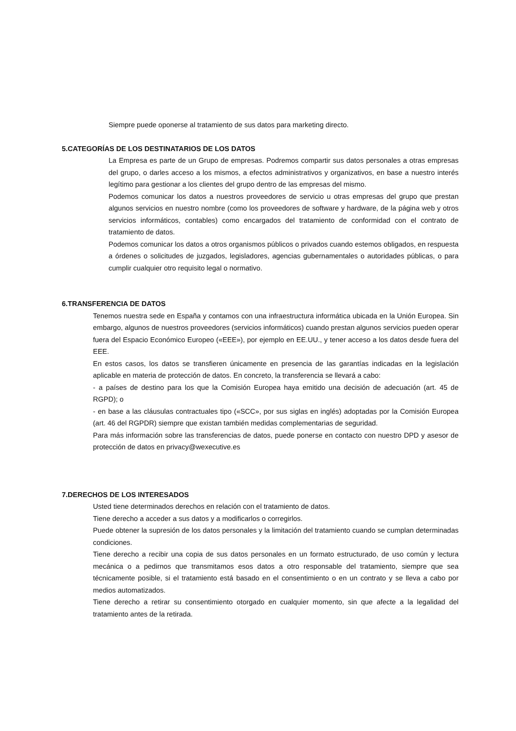Siempre puede oponerse al tratamiento de sus datos para marketing directo.
5.CATEGORÍAS DE LOS DESTINATARIOS DE LOS DATOS
La Empresa es parte de un Grupo de empresas. Podremos compartir sus datos personales a otras empresas del grupo, o darles acceso a los mismos, a efectos administrativos y organizativos, en base a nuestro interés legítimo para gestionar a los clientes del grupo dentro de las empresas del mismo.
Podemos comunicar los datos a nuestros proveedores de servicio u otras empresas del grupo que prestan algunos servicios en nuestro nombre (como los proveedores de software y hardware, de la página web y otros servicios informáticos, contables) como encargados del tratamiento de conformidad con el contrato de tratamiento de datos.
Podemos comunicar los datos a otros organismos públicos o privados cuando estemos obligados, en respuesta a órdenes o solicitudes de juzgados, legisladores, agencias gubernamentales o autoridades públicas, o para cumplir cualquier otro requisito legal o normativo.
6.TRANSFERENCIA DE DATOS
Tenemos nuestra sede en España y contamos con una infraestructura informática ubicada en la Unión Europea. Sin embargo, algunos de nuestros proveedores (servicios informáticos) cuando prestan algunos servicios pueden operar fuera del Espacio Económico Europeo («EEE»), por ejemplo en EE.UU., y tener acceso a los datos desde fuera del EEE.
En estos casos, los datos se transfieren únicamente en presencia de las garantías indicadas en la legislación aplicable en materia de protección de datos. En concreto, la transferencia se llevará a cabo:
- a países de destino para los que la Comisión Europea haya emitido una decisión de adecuación (art. 45 de RGPD); o
- en base a las cláusulas contractuales tipo («SCC», por sus siglas en inglés) adoptadas por la Comisión Europea (art. 46 del RGPDR) siempre que existan también medidas complementarias de seguridad.
Para más información sobre las transferencias de datos, puede ponerse en contacto con nuestro DPD y asesor de protección de datos en privacy@wexecutive.es
7.DERECHOS DE LOS INTERESADOS
Usted tiene determinados derechos en relación con el tratamiento de datos.
Tiene derecho a acceder a sus datos y a modificarlos o corregirlos.
Puede obtener la supresión de los datos personales y la limitación del tratamiento cuando se cumplan determinadas condiciones.
Tiene derecho a recibir una copia de sus datos personales en un formato estructurado, de uso común y lectura mecánica o a pedirnos que transmitamos esos datos a otro responsable del tratamiento, siempre que sea técnicamente posible, si el tratamiento está basado en el consentimiento o en un contrato y se lleva a cabo por medios automatizados.
Tiene derecho a retirar su consentimiento otorgado en cualquier momento, sin que afecte a la legalidad del tratamiento antes de la retirada.